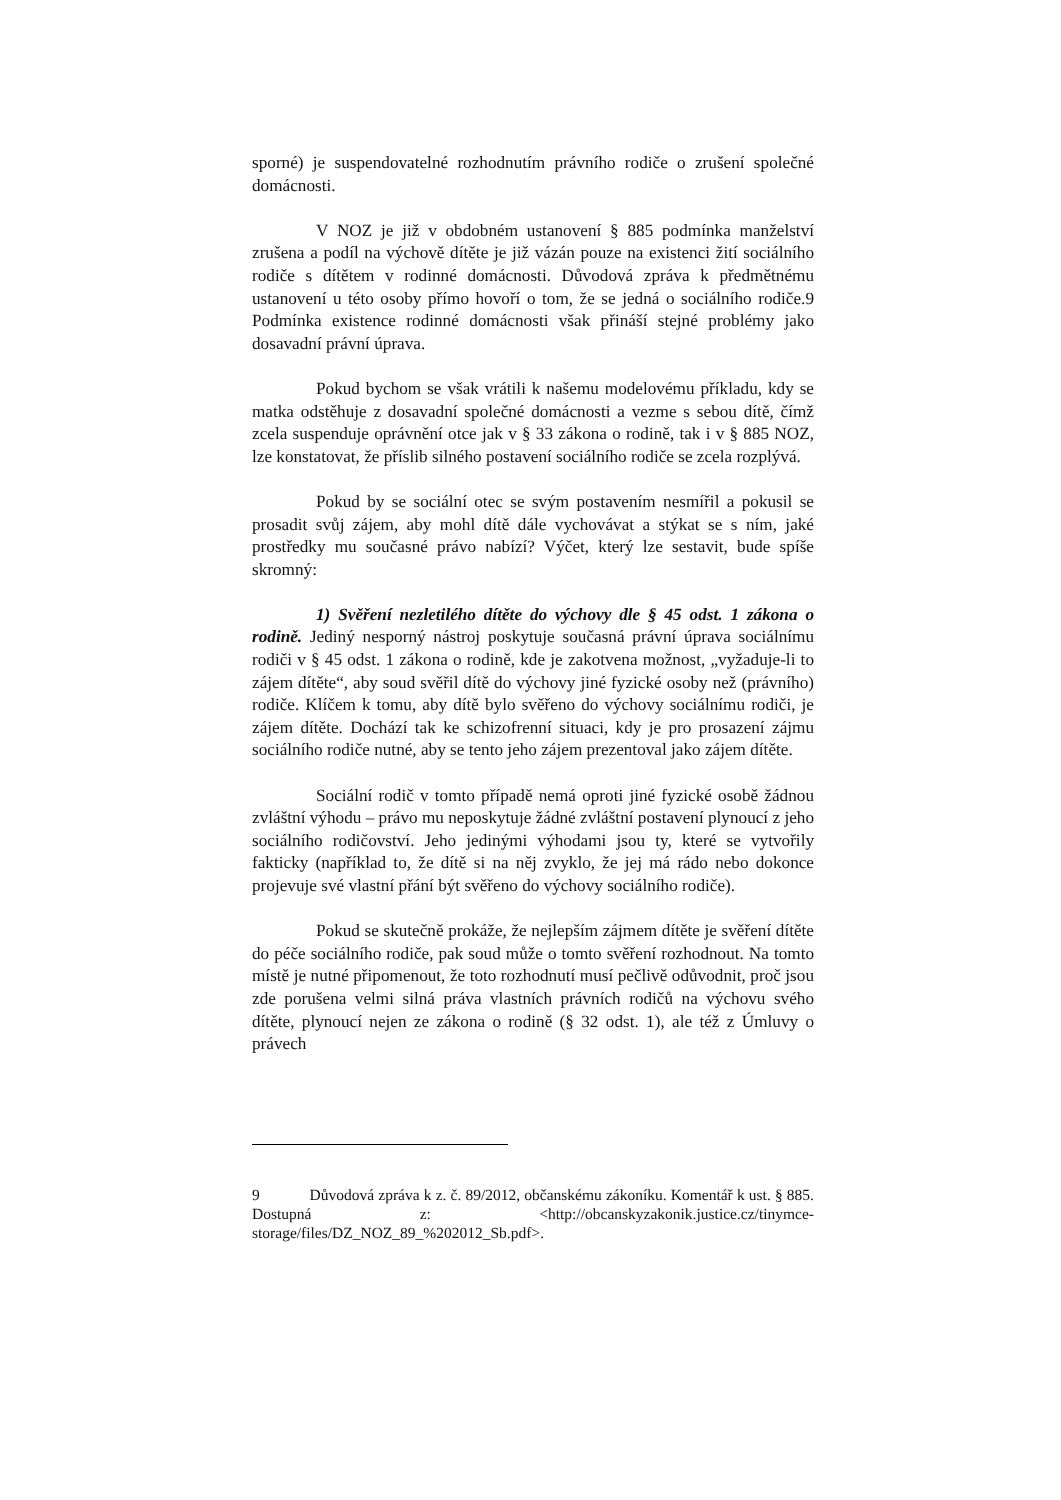sporné) je suspendovatelné rozhodnutím právního rodiče o zrušení společné domácnosti.
V NOZ je již v obdobném ustanovení § 885 podmínka manželství zrušena a podíl na výchově dítěte je již vázán pouze na existenci žití sociálního rodiče s dítětem v rodinné domácnosti. Důvodová zpráva k předmětnému ustanovení u této osoby přímo hovoří o tom, že se jedná o sociálního rodiče.9 Podmínka existence rodinné domácnosti však přináší stejné problémy jako dosavadní právní úprava.
Pokud bychom se však vrátili k našemu modelovému příkladu, kdy se matka odstěhuje z dosavadní společné domácnosti a vezme s sebou dítě, čímž zcela suspenduje oprávnění otce jak v § 33 zákona o rodině, tak i v § 885 NOZ, lze konstatovat, že příslib silného postavení sociálního rodiče se zcela rozplývá.
Pokud by se sociální otec se svým postavením nesmířil a pokusil se prosadit svůj zájem, aby mohl dítě dále vychovávat a stýkat se s ním, jaké prostředky mu současné právo nabízí? Výčet, který lze sestavit, bude spíše skromný:
1) Svěření nezletilého dítěte do výchovy dle § 45 odst. 1 zákona o rodině. Jediný nesporný nástroj poskytuje současná právní úprava sociálnímu rodiči v § 45 odst. 1 zákona o rodině, kde je zakotvena možnost, „vyžaduje-li to zájem dítěte“, aby soud svěřil dítě do výchovy jiné fyzické osoby než (právního) rodiče. Klíčem k tomu, aby dítě bylo svěřeno do výchovy sociálnímu rodiči, je zájem dítěte. Dochází tak ke schizofrenní situaci, kdy je pro prosazení zájmu sociálního rodiče nutné, aby se tento jeho zájem prezentoval jako zájem dítěte.
Sociální rodič v tomto případě nemá oproti jiné fyzické osobě žádnou zvláštní výhodu – právo mu neposkytuje žádné zvláštní postavení plynoucí z jeho sociálního rodičovství. Jeho jedinými výhodami jsou ty, které se vytvořily fakticky (například to, že dítě si na něj zvyklo, že jej má rádo nebo dokonce projevuje své vlastní přání být svěřeno do výchovy sociálního rodiče).
Pokud se skutečně prokáže, že nejlepším zájmem dítěte je svěření dítěte do péče sociálního rodiče, pak soud může o tomto svěření rozhodnout. Na tomto místě je nutné připomenout, že toto rozhodnutí musí pečlivě odůvodnit, proč jsou zde porušena velmi silná práva vlastních právních rodičů na výchovu svého dítěte, plynoucí nejen ze zákona o rodině (§ 32 odst. 1), ale též z Úmluvy o právech
9 Důvodová zpráva k z. č. 89/2012, občanskému zákoníku. Komentář k ust. § 885. Dostupná z: <http://obcanskyzakonik.justice.cz/tinymce-storage/files/DZ_NOZ_89_%202012_Sb.pdf>.